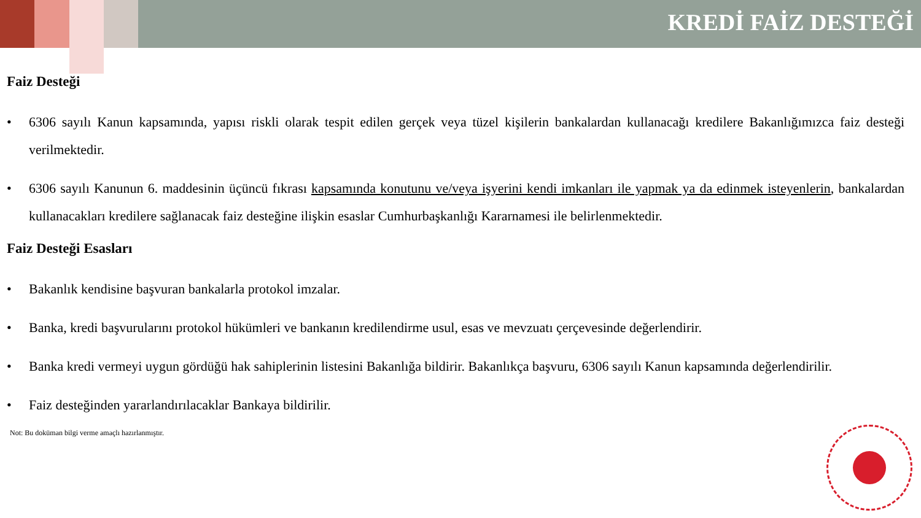KREDİ FAİZ DESTEĞİ
Faiz Desteği
• 6306 sayılı Kanun kapsamında, yapısı riskli olarak tespit edilen gerçek veya tüzel kişilerin bankalardan kullanacağı kredilere Bakanlığımızca faiz desteği verilmektedir.
• 6306 sayılı Kanunun 6. maddesinin üçüncü fıkrası kapsamında konutunu ve/veya işyerini kendi imkanları ile yapmak ya da edinmek isteyenlerin, bankalardan kullanacakları kredilere sağlanacak faiz desteğine ilişkin esaslar Cumhurbaşkanlığı Kararnamesi ile belirlenmektedir.
Faiz Desteği Esasları
• Bakanlık kendisine başvuran bankalarla protokol imzalar.
• Banka, kredi başvurularını protokol hükümleri ve bankanın kredilendirme usul, esas ve mevzuatı çerçevesinde değerlendirir.
• Banka kredi vermeyi uygun gördüğü hak sahiplerinin listesini Bakanlığa bildirir. Bakanlıkça başvuru, 6306 sayılı Kanun kapsamında değerlendirilir.
• Faiz desteğinden yararlandırılacaklar Bankaya bildirilir.
Not: Bu doküman bilgi verme amaçlı hazırlanmıştır.